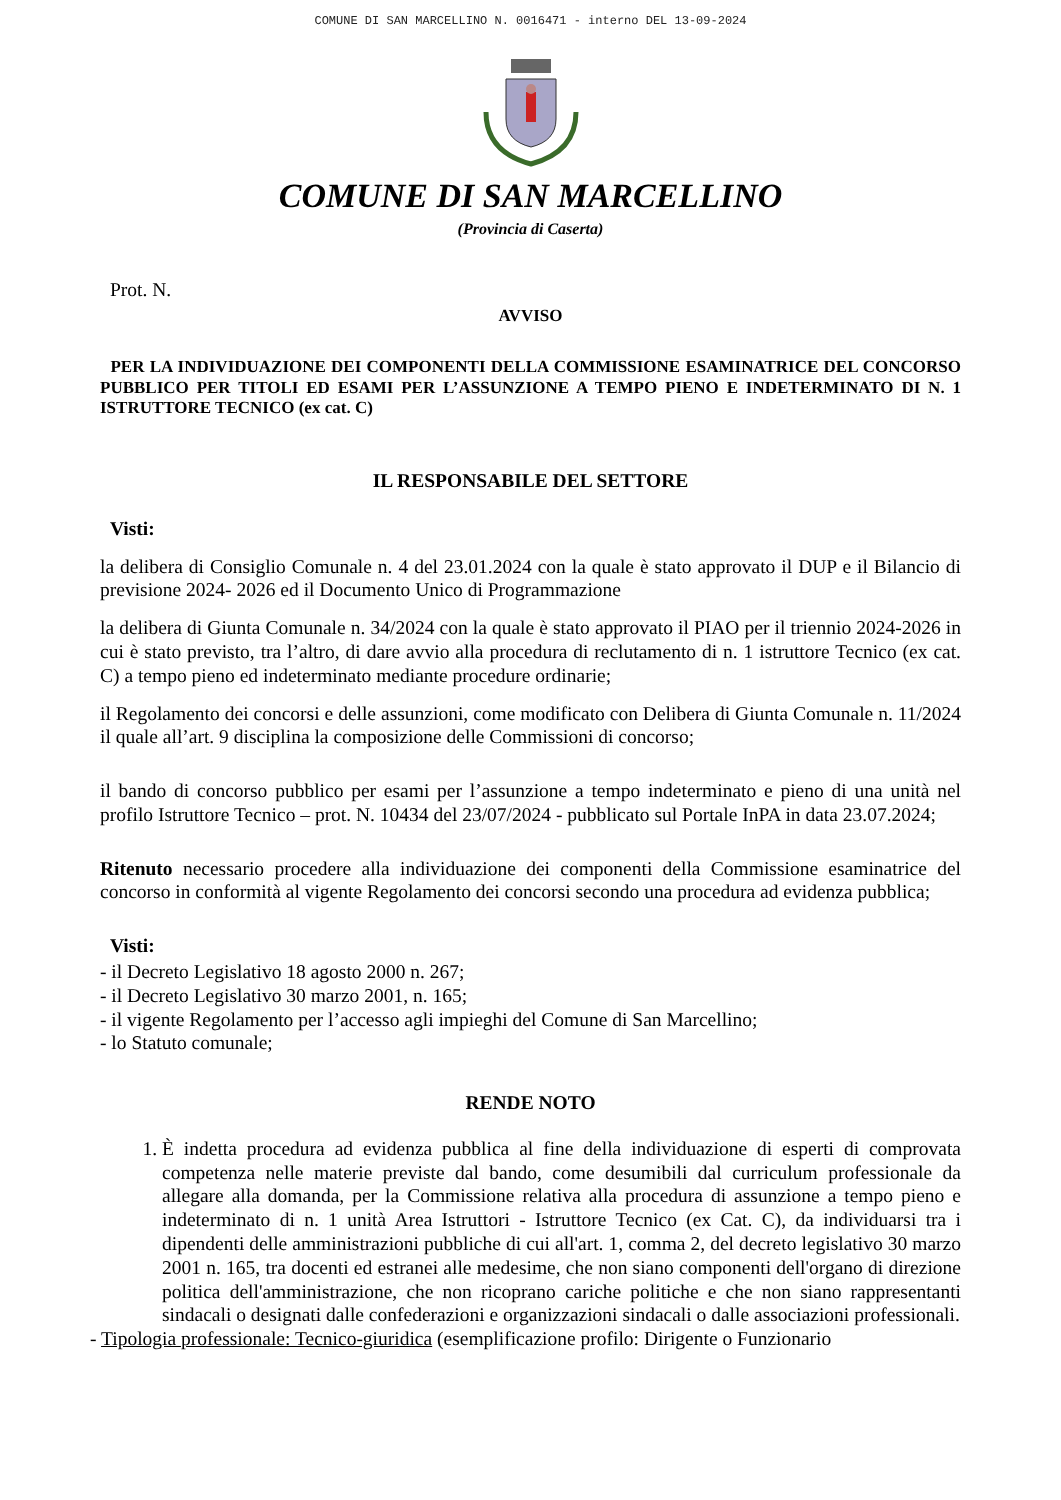COMUNE DI SAN MARCELLINO N. 0016471 - interno DEL 13-09-2024
COMUNE DI SAN MARCELLINO
(Provincia di Caserta)
Prot. N.
AVVISO
PER LA INDIVIDUAZIONE DEI COMPONENTI DELLA COMMISSIONE ESAMINATRICE DEL CONCORSO PUBBLICO PER TITOLI ED ESAMI PER L’ASSUNZIONE A TEMPO PIENO E INDETERMINATO DI N. 1 ISTRUTTORE TECNICO (ex cat. C)
IL RESPONSABILE DEL SETTORE
Visti:
la delibera di Consiglio Comunale n. 4 del 23.01.2024 con la quale è stato approvato il DUP e il Bilancio di previsione 2024- 2026 ed il Documento Unico di Programmazione
la delibera di Giunta Comunale n. 34/2024 con la quale è stato approvato il PIAO per il triennio 2024-2026 in cui è stato previsto, tra l’altro, di dare avvio alla procedura di reclutamento di n. 1 istruttore Tecnico (ex cat. C) a tempo pieno ed indeterminato mediante procedure ordinarie;
il Regolamento dei concorsi e delle assunzioni, come modificato con Delibera di Giunta Comunale n. 11/2024 il quale all’art. 9 disciplina la composizione delle Commissioni di concorso;
il bando di concorso pubblico per esami per l’assunzione a tempo indeterminato e pieno di una unità nel profilo Istruttore Tecnico – prot. N. 10434 del 23/07/2024 - pubblicato sul Portale InPA in data 23.07.2024;
Ritenuto necessario procedere alla individuazione dei componenti della Commissione esaminatrice del concorso in conformità al vigente Regolamento dei concorsi secondo una procedura ad evidenza pubblica;
Visti:
- il Decreto Legislativo 18 agosto 2000 n. 267;
- il Decreto Legislativo 30 marzo 2001, n. 165;
- il vigente Regolamento per l’accesso agli impieghi del Comune di San Marcellino;
- lo Statuto comunale;
RENDE NOTO
1. È indetta procedura ad evidenza pubblica al fine della individuazione di esperti di comprovata competenza nelle materie previste dal bando, come desumibili dal curriculum professionale da allegare alla domanda, per la Commissione relativa alla procedura di assunzione a tempo pieno e indeterminato di n. 1 unità Area Istruttori - Istruttore Tecnico (ex Cat. C), da individuarsi tra i dipendenti delle amministrazioni pubbliche di cui all'art. 1, comma 2, del decreto legislativo 30 marzo 2001 n. 165, tra docenti ed estranei alle medesime, che non siano componenti dell'organo di direzione politica dell'amministrazione, che non ricoprano cariche politiche e che non siano rappresentanti sindacali o designati dalle confederazioni e organizzazioni sindacali o dalle associazioni professionali.
- Tipologia professionale: Tecnico-giuridica (esemplificazione profilo: Dirigente o Funzionario